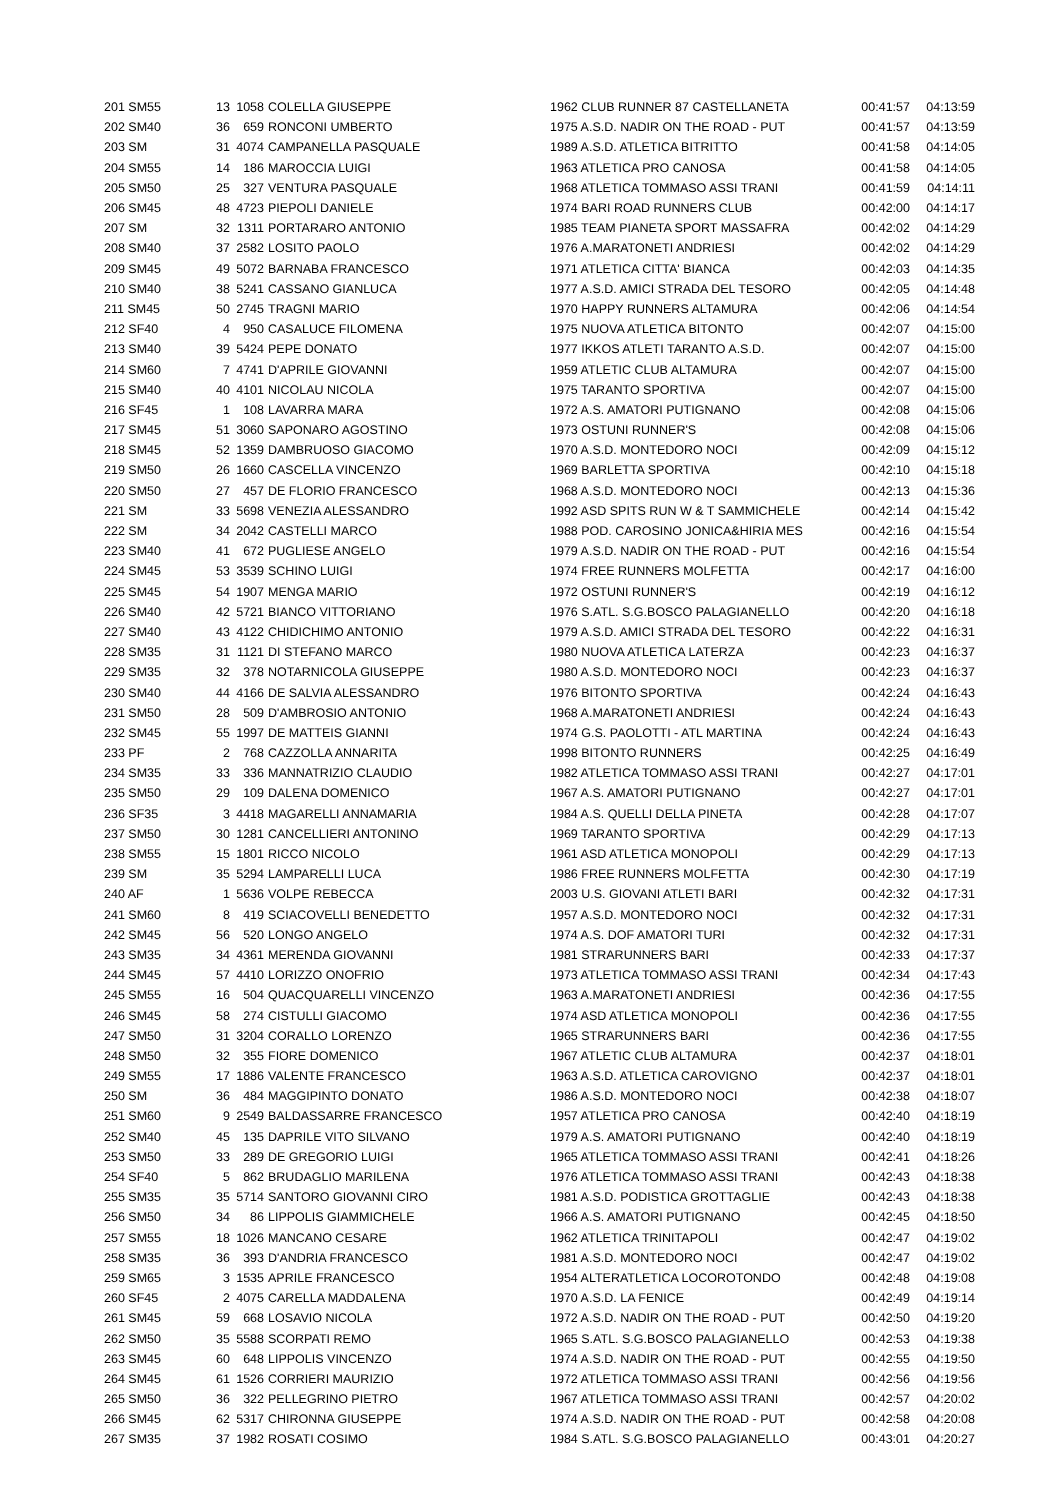| 201 SM55 | 13 | 1058 | COLELLA GIUSEPPE | 1962 CLUB RUNNER 87 CASTELLANETA | 00:41:57 | 04:13:59 |
| 202 SM40 | 36 | 659 | RONCONI UMBERTO | 1975 A.S.D. NADIR ON THE ROAD - PUT | 00:41:57 | 04:13:59 |
| 203 SM | 31 | 4074 | CAMPANELLA PASQUALE | 1989 A.S.D. ATLETICA BITRITTO | 00:41:58 | 04:14:05 |
| 204 SM55 | 14 | 186 | MAROCCIA LUIGI | 1963 ATLETICA PRO CANOSA | 00:41:58 | 04:14:05 |
| 205 SM50 | 25 | 327 | VENTURA PASQUALE | 1968 ATLETICA TOMMASO ASSI TRANI | 00:41:59 | 04:14:11 |
| 206 SM45 | 48 | 4723 | PIEPOLI DANIELE | 1974 BARI ROAD RUNNERS CLUB | 00:42:00 | 04:14:17 |
| 207 SM | 32 | 1311 | PORTARARO ANTONIO | 1985 TEAM PIANETA SPORT MASSAFRA | 00:42:02 | 04:14:29 |
| 208 SM40 | 37 | 2582 | LOSITO PAOLO | 1976 A.MARATONETI ANDRIESI | 00:42:02 | 04:14:29 |
| 209 SM45 | 49 | 5072 | BARNABA FRANCESCO | 1971 ATLETICA CITTA' BIANCA | 00:42:03 | 04:14:35 |
| 210 SM40 | 38 | 5241 | CASSANO GIANLUCA | 1977 A.S.D. AMICI STRADA DEL TESORO | 00:42:05 | 04:14:48 |
| 211 SM45 | 50 | 2745 | TRAGNI MARIO | 1970 HAPPY RUNNERS ALTAMURA | 00:42:06 | 04:14:54 |
| 212 SF40 | 4 | 950 | CASALUCE FILOMENA | 1975 NUOVA ATLETICA BITONTO | 00:42:07 | 04:15:00 |
| 213 SM40 | 39 | 5424 | PEPE DONATO | 1977 IKKOS ATLETI TARANTO A.S.D. | 00:42:07 | 04:15:00 |
| 214 SM60 | 7 | 4741 | D'APRILE GIOVANNI | 1959 ATLETIC CLUB ALTAMURA | 00:42:07 | 04:15:00 |
| 215 SM40 | 40 | 4101 | NICOLAU NICOLA | 1975 TARANTO SPORTIVA | 00:42:07 | 04:15:00 |
| 216 SF45 | 1 | 108 | LAVARRA MARA | 1972 A.S. AMATORI PUTIGNANO | 00:42:08 | 04:15:06 |
| 217 SM45 | 51 | 3060 | SAPONARO AGOSTINO | 1973 OSTUNI RUNNER'S | 00:42:08 | 04:15:06 |
| 218 SM45 | 52 | 1359 | DAMBRUOSO GIACOMO | 1970 A.S.D. MONTEDORO NOCI | 00:42:09 | 04:15:12 |
| 219 SM50 | 26 | 1660 | CASCELLA VINCENZO | 1969 BARLETTA SPORTIVA | 00:42:10 | 04:15:18 |
| 220 SM50 | 27 | 457 | DE FLORIO FRANCESCO | 1968 A.S.D. MONTEDORO NOCI | 00:42:13 | 04:15:36 |
| 221 SM | 33 | 5698 | VENEZIA ALESSANDRO | 1992 ASD SPITS RUN W & T SAMMICHELE | 00:42:14 | 04:15:42 |
| 222 SM | 34 | 2042 | CASTELLI MARCO | 1988 POD. CAROSINO JONICA&HIRIA MES | 00:42:16 | 04:15:54 |
| 223 SM40 | 41 | 672 | PUGLIESE ANGELO | 1979 A.S.D. NADIR ON THE ROAD - PUT | 00:42:16 | 04:15:54 |
| 224 SM45 | 53 | 3539 | SCHINO LUIGI | 1974 FREE RUNNERS MOLFETTA | 00:42:17 | 04:16:00 |
| 225 SM45 | 54 | 1907 | MENGA MARIO | 1972 OSTUNI RUNNER'S | 00:42:19 | 04:16:12 |
| 226 SM40 | 42 | 5721 | BIANCO VITTORIANO | 1976 S.ATL. S.G.BOSCO PALAGIANELLO | 00:42:20 | 04:16:18 |
| 227 SM40 | 43 | 4122 | CHIDICHIMO ANTONIO | 1979 A.S.D. AMICI STRADA DEL TESORO | 00:42:22 | 04:16:31 |
| 228 SM35 | 31 | 1121 | DI STEFANO MARCO | 1980 NUOVA ATLETICA LATERZA | 00:42:23 | 04:16:37 |
| 229 SM35 | 32 | 378 | NOTARNICOLA GIUSEPPE | 1980 A.S.D. MONTEDORO NOCI | 00:42:23 | 04:16:37 |
| 230 SM40 | 44 | 4166 | DE SALVIA ALESSANDRO | 1976 BITONTO SPORTIVA | 00:42:24 | 04:16:43 |
| 231 SM50 | 28 | 509 | D'AMBROSIO ANTONIO | 1968 A.MARATONETI ANDRIESI | 00:42:24 | 04:16:43 |
| 232 SM45 | 55 | 1997 | DE MATTEIS GIANNI | 1974 G.S. PAOLOTTI - ATL MARTINA | 00:42:24 | 04:16:43 |
| 233 PF | 2 | 768 | CAZZOLLA ANNARITA | 1998 BITONTO RUNNERS | 00:42:25 | 04:16:49 |
| 234 SM35 | 33 | 336 | MANNATRIZIO CLAUDIO | 1982 ATLETICA TOMMASO ASSI TRANI | 00:42:27 | 04:17:01 |
| 235 SM50 | 29 | 109 | DALENA DOMENICO | 1967 A.S. AMATORI PUTIGNANO | 00:42:27 | 04:17:01 |
| 236 SF35 | 3 | 4418 | MAGARELLI ANNAMARIA | 1984 A.S. QUELLI DELLA PINETA | 00:42:28 | 04:17:07 |
| 237 SM50 | 30 | 1281 | CANCELLIERI ANTONINO | 1969 TARANTO SPORTIVA | 00:42:29 | 04:17:13 |
| 238 SM55 | 15 | 1801 | RICCO NICOLO | 1961 ASD ATLETICA MONOPOLI | 00:42:29 | 04:17:13 |
| 239 SM | 35 | 5294 | LAMPARELLI LUCA | 1986 FREE RUNNERS MOLFETTA | 00:42:30 | 04:17:19 |
| 240 AF | 1 | 5636 | VOLPE REBECCA | 2003 U.S. GIOVANI ATLETI BARI | 00:42:32 | 04:17:31 |
| 241 SM60 | 8 | 419 | SCIACOVELLI BENEDETTO | 1957 A.S.D. MONTEDORO NOCI | 00:42:32 | 04:17:31 |
| 242 SM45 | 56 | 520 | LONGO ANGELO | 1974 A.S. DOF AMATORI TURI | 00:42:32 | 04:17:31 |
| 243 SM35 | 34 | 4361 | MERENDA GIOVANNI | 1981 STRARUNNERS BARI | 00:42:33 | 04:17:37 |
| 244 SM45 | 57 | 4410 | LORIZZO ONOFRIO | 1973 ATLETICA TOMMASO ASSI TRANI | 00:42:34 | 04:17:43 |
| 245 SM55 | 16 | 504 | QUACQUARELLI VINCENZO | 1963 A.MARATONETI ANDRIESI | 00:42:36 | 04:17:55 |
| 246 SM45 | 58 | 274 | CISTULLI GIACOMO | 1974 ASD ATLETICA MONOPOLI | 00:42:36 | 04:17:55 |
| 247 SM50 | 31 | 3204 | CORALLO LORENZO | 1965 STRARUNNERS BARI | 00:42:36 | 04:17:55 |
| 248 SM50 | 32 | 355 | FIORE DOMENICO | 1967 ATLETIC CLUB ALTAMURA | 00:42:37 | 04:18:01 |
| 249 SM55 | 17 | 1886 | VALENTE FRANCESCO | 1963 A.S.D. ATLETICA CAROVIGNO | 00:42:37 | 04:18:01 |
| 250 SM | 36 | 484 | MAGGIPINTO DONATO | 1986 A.S.D. MONTEDORO NOCI | 00:42:38 | 04:18:07 |
| 251 SM60 | 9 | 2549 | BALDASSARRE FRANCESCO | 1957 ATLETICA PRO CANOSA | 00:42:40 | 04:18:19 |
| 252 SM40 | 45 | 135 | DAPRILE VITO SILVANO | 1979 A.S. AMATORI PUTIGNANO | 00:42:40 | 04:18:19 |
| 253 SM50 | 33 | 289 | DE GREGORIO LUIGI | 1965 ATLETICA TOMMASO ASSI TRANI | 00:42:41 | 04:18:26 |
| 254 SF40 | 5 | 862 | BRUDAGLIO MARILENA | 1976 ATLETICA TOMMASO ASSI TRANI | 00:42:43 | 04:18:38 |
| 255 SM35 | 35 | 5714 | SANTORO GIOVANNI CIRO | 1981 A.S.D. PODISTICA GROTTAGLIE | 00:42:43 | 04:18:38 |
| 256 SM50 | 34 | 86 | LIPPOLIS GIAMMICHELE | 1966 A.S. AMATORI PUTIGNANO | 00:42:45 | 04:18:50 |
| 257 SM55 | 18 | 1026 | MANCANO CESARE | 1962 ATLETICA TRINITAPOLI | 00:42:47 | 04:19:02 |
| 258 SM35 | 36 | 393 | D'ANDRIA FRANCESCO | 1981 A.S.D. MONTEDORO NOCI | 00:42:47 | 04:19:02 |
| 259 SM65 | 3 | 1535 | APRILE FRANCESCO | 1954 ALTERATLETICA LOCOROTONDO | 00:42:48 | 04:19:08 |
| 260 SF45 | 2 | 4075 | CARELLA MADDALENA | 1970 A.S.D. LA FENICE | 00:42:49 | 04:19:14 |
| 261 SM45 | 59 | 668 | LOSAVIO NICOLA | 1972 A.S.D. NADIR ON THE ROAD - PUT | 00:42:50 | 04:19:20 |
| 262 SM50 | 35 | 5588 | SCORPATI REMO | 1965 S.ATL. S.G.BOSCO PALAGIANELLO | 00:42:53 | 04:19:38 |
| 263 SM45 | 60 | 648 | LIPPOLIS VINCENZO | 1974 A.S.D. NADIR ON THE ROAD - PUT | 00:42:55 | 04:19:50 |
| 264 SM45 | 61 | 1526 | CORRIERI MAURIZIO | 1972 ATLETICA TOMMASO ASSI TRANI | 00:42:56 | 04:19:56 |
| 265 SM50 | 36 | 322 | PELLEGRINO PIETRO | 1967 ATLETICA TOMMASO ASSI TRANI | 00:42:57 | 04:20:02 |
| 266 SM45 | 62 | 5317 | CHIRONNA GIUSEPPE | 1974 A.S.D. NADIR ON THE ROAD - PUT | 00:42:58 | 04:20:08 |
| 267 SM35 | 37 | 1982 | ROSATI COSIMO | 1984 S.ATL. S.G.BOSCO PALAGIANELLO | 00:43:01 | 04:20:27 |